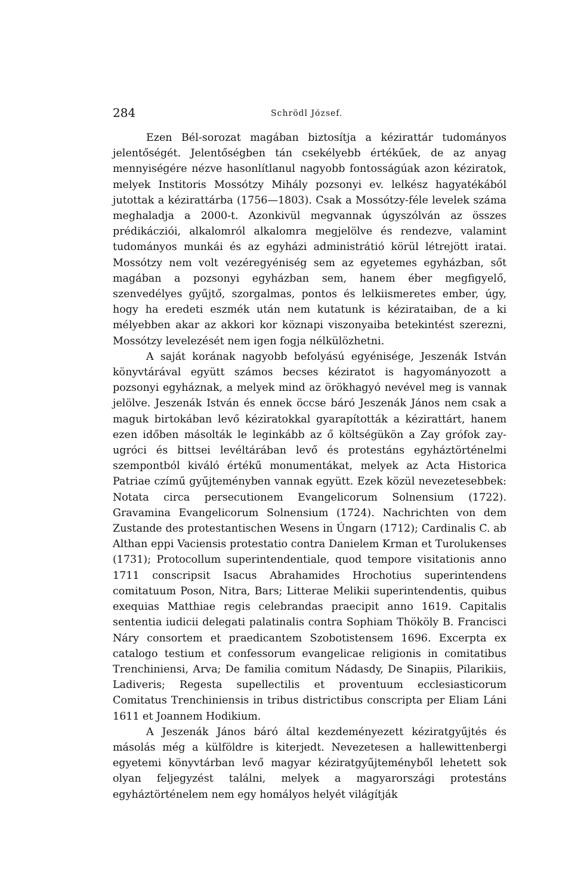284 Schrödl József.
Ezen Bél-sorozat magában biztosítja a kézirattár tudományos jelentőségét. Jelentőségben tán csekélyebb értékűek, de az anyag mennyiségére nézve hasonlítlanul nagyobb fontosságúak azon kéziratok, melyek Institoris Mossótzy Mihály pozsonyi ev. lelkész hagyatékából jutottak a kézirattárba (1756—1803). Csak a Mossótzy-féle levelek száma meghaladja a 2000-t. Azonkivül megvannak úgyszólván az összes prédikácziói, alkalomról alkalomra megjelölve és rendezve, valamint tudományos munkái és az egyházi administrátió körül létrejött iratai. Mossótzy nem volt vezéregyéniség sem az egyetemes egyházban, sőt magában a pozsonyi egyházban sem, hanem éber megfigyelő, szenvedélyes gyűjtő, szorgalmas, pontos és lelkiismeretes ember, úgy, hogy ha eredeti eszmék után nem kutatunk is kézirataiban, de a ki mélyebben akar az akkori kor köznapi viszonyaiba betekintést szerezni, Mossótzy levelezését nem igen fogja nélkülözhetni.
A saját korának nagyobb befolyású egyénisége, Jeszenák István könyvtárával együtt számos becses kéziratot is hagyományozott a pozsonyi egyháznak, a melyek mind az örökhagyó nevével meg is vannak jelölve. Jeszenák István és ennek öccse báró Jeszenák János nem csak a maguk birtokában levő kéziratokkal gyarapították a kézirattárt, hanem ezen időben másolták le leginkább az ő költségükön a Zay grófok zay-ugróci és bittsei levéltárában levő és protestáns egyháztörténelmi szempontból kiváló értékű monumentákat, melyek az Acta Historica Patriae czímű gyűjteményben vannak együtt. Ezek közül nevezetesebbek: Notata circa persecutionem Evangelicorum Solnensium (1722). Gravamina Evangelicorum Solnensium (1724). Nachrichten von dem Zustande des protestantischen Wesens in Úngarn (1712); Cardinalis C. ab Althan eppi Vaciensis protestatio contra Danielem Krman et Turolukenses (1731); Protocollum superintendentiale, quod tempore visitationis anno 1711 conscripsit Isacus Abrahamides Hrochotius superintendens comitatuum Poson, Nitra, Bars; Litterae Melikii superintendentis, quibus exequias Matthiae regis celebrandas praecipit anno 1619. Capitalis sententia iudicii delegati palatinalis contra Sophiam Thököly B. Francisci Náry consortem et praedicantem Szobotistensem 1696. Excerpta ex catalogo testium et confessorum evangelicae religionis in comitatibus Trenchiniensi, Arva; De familia comitum Nádasdy, De Sinapiis, Pilarikiis, Ladiveris; Regesta supellectilis et proventuum ecclesiasticorum Comitatus Trenchiniensis in tribus districtibus conscripta per Eliam Láni 1611 et Joannem Hodikium.
A Jeszenák János báró által kezdeményezett kéziratgyűjtés és másolás még a külföldre is kiterjedt. Nevezetesen a hallewittenbergi egyetemi könyvtárban levő magyar kéziratgyűjteményből lehetett sok olyan feljegyzést találni, melyek a magyarországi protestáns egyháztörténelem nem egy homályos helyét világítják